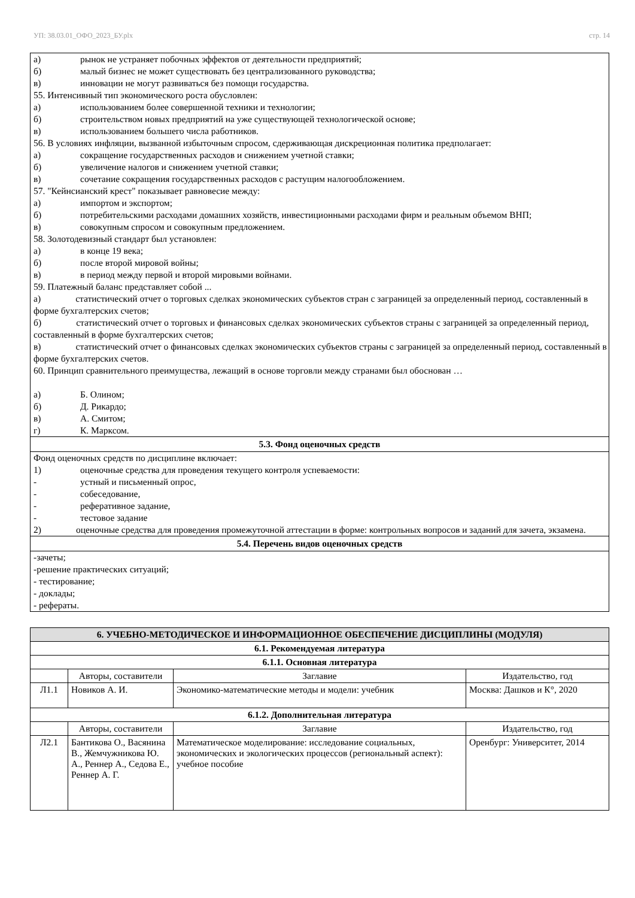УП: 38.03.01_ОФО_2023_БУ.plx стр. 14
а) рынок не устраняет побочных эффектов от деятельности предприятий;
б) малый бизнес не может существовать без централизованного руководства;
в) инновации не могут развиваться без помощи государства.
55. Интенсивный тип экономического роста обусловлен:
а) использованием более совершенной техники и технологии;
б) строительством новых предприятий на уже существующей технологической основе;
в) использованием большего числа работников.
56. В условиях инфляции, вызванной избыточным спросом, сдерживающая дискреционная политика предполагает:
а) сокращение государственных расходов и снижением учетной ставки;
б) увеличение налогов и снижением учетной ставки;
в) сочетание сокращения государственных расходов с растущим налогообложением.
57. "Кейнсианский крест" показывает равновесие между:
а) импортом и экспортом;
б) потребительскими расходами домашних хозяйств, инвестиционными расходами фирм и реальным объемом ВНП;
в) совокупным спросом и совокупным предложением.
58. Золотодевизный стандарт был установлен:
а) в конце 19 века;
б) после второй мировой войны;
в) в период между первой и второй мировыми войнами.
59. Платежный баланс представляет собой ...
а) статистический отчет о торговых сделках экономических субъектов стран с заграницей за определенный период, составленный в форме бухгалтерских счетов;
б) статистический отчет о торговых и финансовых сделках экономических субъектов страны с заграницей за определенный период, составленный в форме бухгалтерских счетов;
в) статистический отчет о финансовых сделках экономических субъектов страны с заграницей за определенный период, составленный в форме бухгалтерских счетов.
60. Принцип сравнительного преимущества, лежащий в основе торговли между странами был обоснован …
а) Б. Олином;
б) Д. Рикардо;
в) А. Смитом;
г) К. Марксом.
5.3. Фонд оценочных средств
Фонд оценочных средств по дисциплине включает:
1) оценочные средства для проведения текущего контроля успеваемости:
- устный и письменный опрос,
- собеседование,
- реферативное задание,
- тестовое задание
2) оценочные средства для проведения промежуточной аттестации в форме: контрольных вопросов и заданий для зачета, экзамена.
5.4. Перечень видов оценочных средств
-зачеты;
-решение практических ситуаций;
- тестирование;
- доклады;
- рефераты.
| 6. УЧЕБНО-МЕТОДИЧЕСКОЕ И ИНФОРМАЦИОННОЕ ОБЕСПЕЧЕНИЕ ДИСЦИПЛИНЫ (МОДУЛЯ) | | | |
| --- | --- | --- | --- |
| 6.1. Рекомендуемая литература | | | |
| 6.1.1. Основная литература | | | |
| | Авторы, составители | Заглавие | Издательство, год |
| Л1.1 | Новиков А. И. | Экономико-математические методы и модели: учебник | Москва: Дашков и К°, 2020 |
| 6.1.2. Дополнительная литература | | | |
| | Авторы, составители | Заглавие | Издательство, год |
| Л2.1 | Бантикова О., Васянина В., Жемчужникова Ю. А., Реннер А., Седова Е., Реннер А. Г. | Математическое моделирование: исследование социальных, экономических и экологических процессов (региональный аспект): учебное пособие | Оренбург: Университет, 2014 |